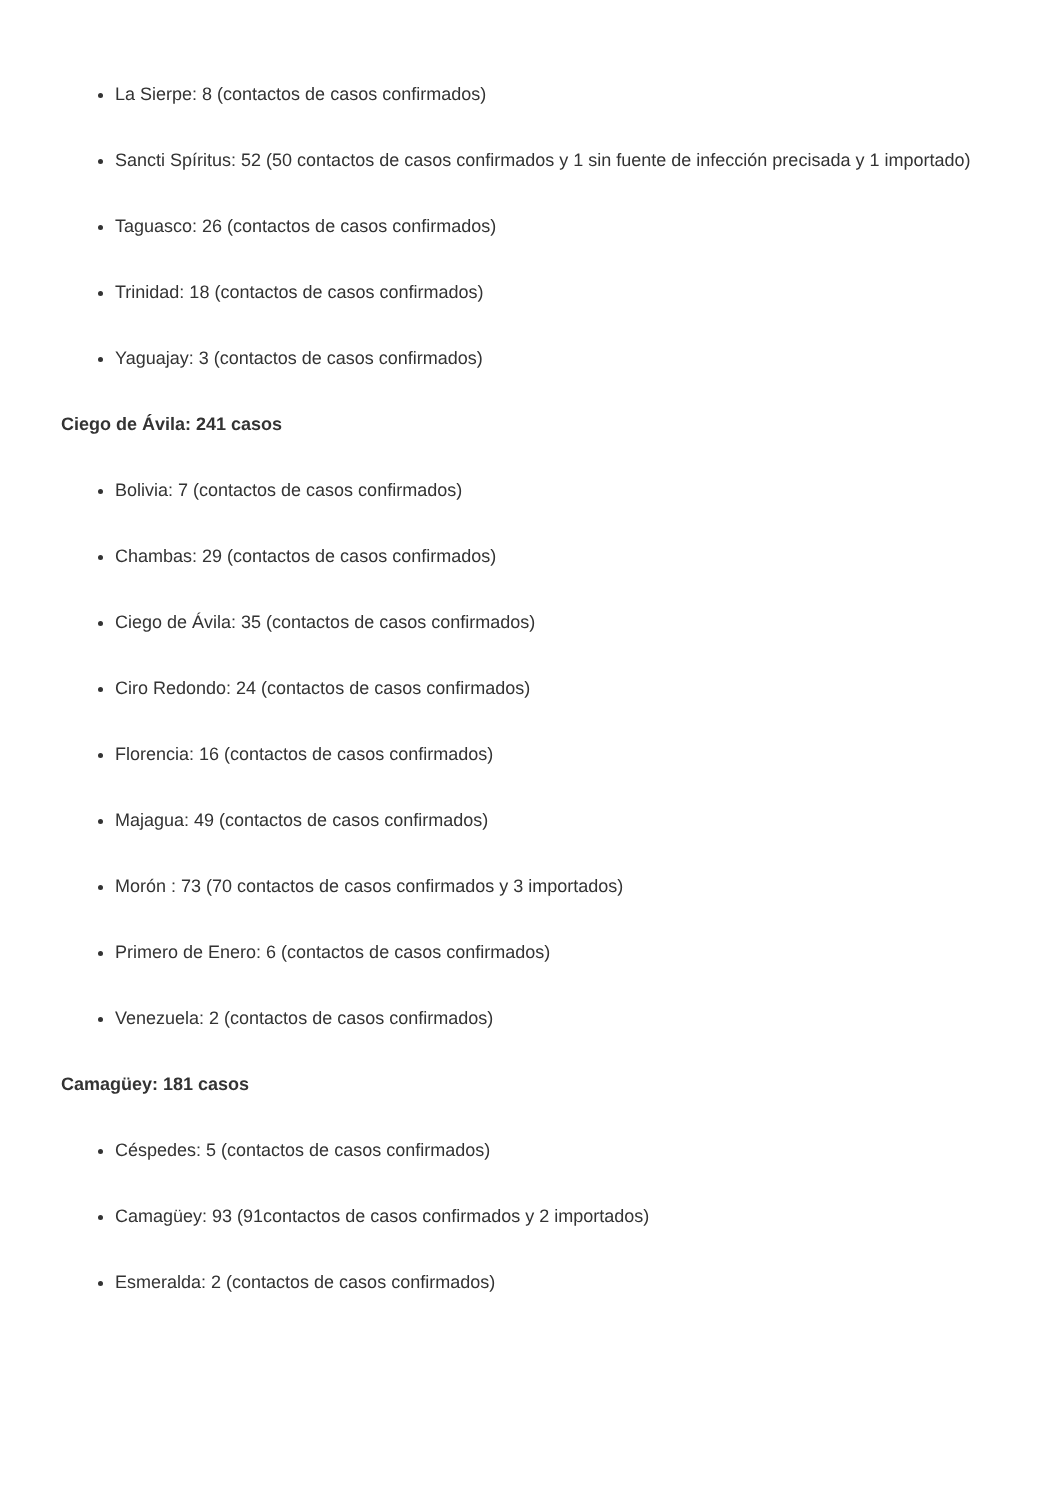La Sierpe: 8 (contactos de casos confirmados)
Sancti Spíritus: 52 (50 contactos de casos confirmados y 1 sin fuente de infección precisada y 1 importado)
Taguasco: 26 (contactos de casos confirmados)
Trinidad: 18 (contactos de casos confirmados)
Yaguajay: 3 (contactos de casos confirmados)
Ciego de Ávila: 241 casos
Bolivia: 7 (contactos de casos confirmados)
Chambas: 29 (contactos de casos confirmados)
Ciego de Ávila: 35 (contactos de casos confirmados)
Ciro Redondo: 24 (contactos de casos confirmados)
Florencia: 16 (contactos de casos confirmados)
Majagua: 49 (contactos de casos confirmados)
Morón : 73 (70 contactos de casos confirmados y 3 importados)
Primero de Enero: 6 (contactos de casos confirmados)
Venezuela: 2 (contactos de casos confirmados)
Camagüey: 181 casos
Céspedes: 5 (contactos de casos confirmados)
Camagüey: 93 (91contactos de casos confirmados y 2 importados)
Esmeralda: 2 (contactos de casos confirmados)